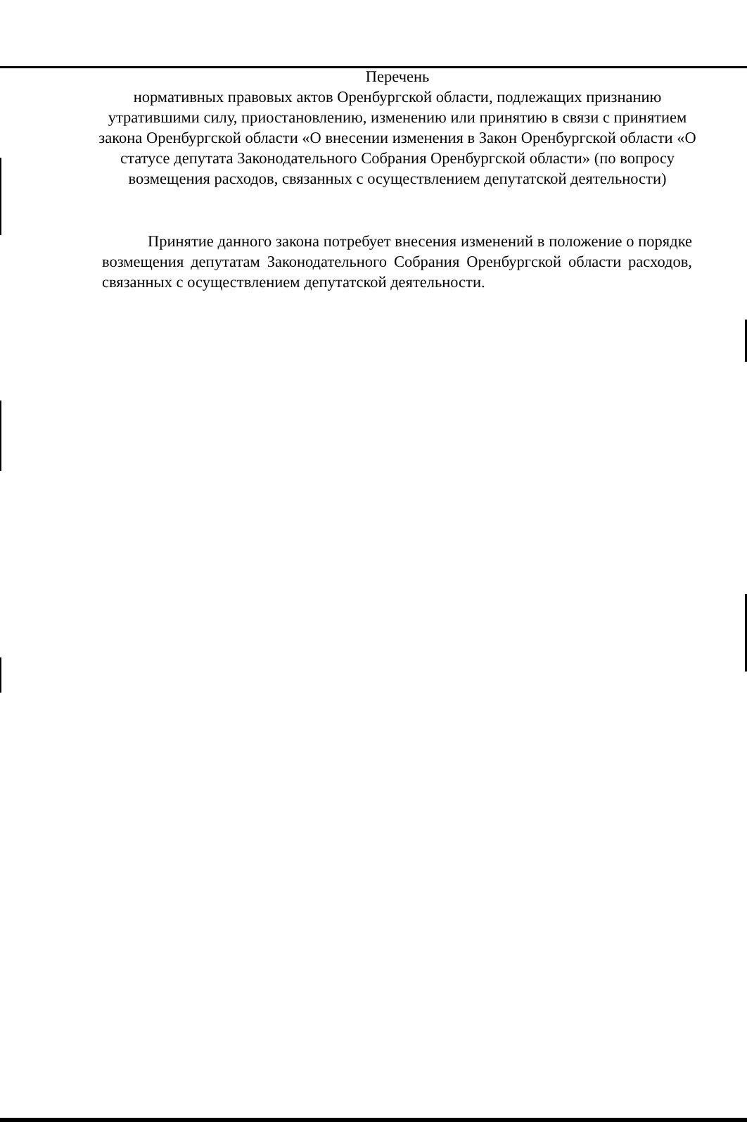Перечень
нормативных правовых актов Оренбургской области, подлежащих признанию утратившими силу, приостановлению, изменению или принятию в связи с принятием закона Оренбургской области «О внесении изменения в Закон Оренбургской области «О статусе депутата Законодательного Собрания Оренбургской области» (по вопросу возмещения расходов, связанных с осуществлением депутатской деятельности)
Принятие данного закона потребует внесения изменений в положение о порядке возмещения депутатам Законодательного Собрания Оренбургской области расходов, связанных с осуществлением депутатской деятельности.